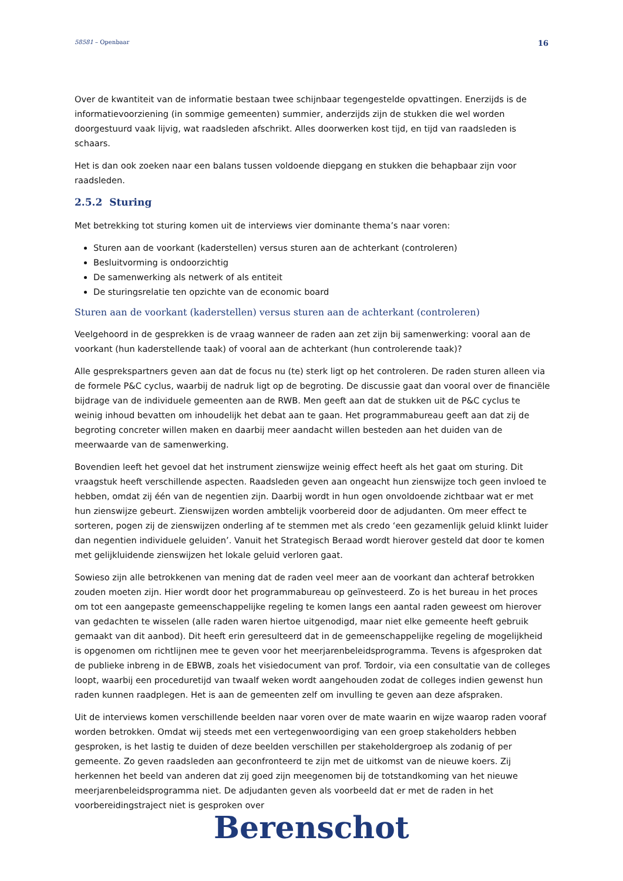58581 – Openbaar 16
Over de kwantiteit van de informatie bestaan twee schijnbaar tegengestelde opvattingen. Enerzijds is de informatievoorziening (in sommige gemeenten) summier, anderzijds zijn de stukken die wel worden doorgestuurd vaak lijvig, wat raadsleden afschrikt. Alles doorwerken kost tijd, en tijd van raadsleden is schaars.
Het is dan ook zoeken naar een balans tussen voldoende diepgang en stukken die behapbaar zijn voor raadsleden.
2.5.2 Sturing
Met betrekking tot sturing komen uit de interviews vier dominante thema’s naar voren:
Sturen aan de voorkant (kaderstellen) versus sturen aan de achterkant (controleren)
Besluitvorming is ondoorzichtig
De samenwerking als netwerk of als entiteit
De sturingsrelatie ten opzichte van de economic board
Sturen aan de voorkant (kaderstellen) versus sturen aan de achterkant (controleren)
Veelgehoord in de gesprekken is de vraag wanneer de raden aan zet zijn bij samenwerking: vooral aan de voorkant (hun kaderstellende taak) of vooral aan de achterkant (hun controlerende taak)?
Alle gesprekspartners geven aan dat de focus nu (te) sterk ligt op het controleren. De raden sturen alleen via de formele P&C cyclus, waarbij de nadruk ligt op de begroting. De discussie gaat dan vooral over de financiële bijdrage van de individuele gemeenten aan de RWB. Men geeft aan dat de stukken uit de P&C cyclus te weinig inhoud bevatten om inhoudelijk het debat aan te gaan. Het programmabureau geeft aan dat zij de begroting concreter willen maken en daarbij meer aandacht willen besteden aan het duiden van de meerwaarde van de samenwerking.
Bovendien leeft het gevoel dat het instrument zienswijze weinig effect heeft als het gaat om sturing. Dit vraagstuk heeft verschillende aspecten. Raadsleden geven aan ongeacht hun zienswijze toch geen invloed te hebben, omdat zij één van de negentien zijn. Daarbij wordt in hun ogen onvoldoende zichtbaar wat er met hun zienswijze gebeurt. Zienswijzen worden ambtelijk voorbereid door de adjudanten. Om meer effect te sorteren, pogen zij de zienswijzen onderling af te stemmen met als credo ‘een gezamenlijk geluid klinkt luider dan negentien individuele geluiden’. Vanuit het Strategisch Beraad wordt hierover gesteld dat door te komen met gelijkluidende zienswijzen het lokale geluid verloren gaat.
Sowieso zijn alle betrokkenen van mening dat de raden veel meer aan de voorkant dan achteraf betrokken zouden moeten zijn. Hier wordt door het programmabureau op geïnvesteerd. Zo is het bureau in het proces om tot een aangepaste gemeenschappelijke regeling te komen langs een aantal raden geweest om hierover van gedachten te wisselen (alle raden waren hiertoe uitgenodigd, maar niet elke gemeente heeft gebruik gemaakt van dit aanbod). Dit heeft erin geresulteerd dat in de gemeenschappelijke regeling de mogelijkheid is opgenomen om richtlijnen mee te geven voor het meerjarenbeleidsprogramma. Tevens is afgesproken dat de publieke inbreng in de EBWB, zoals het visiedocument van prof. Tordoir, via een consultatie van de colleges loopt, waarbij een proceduretijd van twaalf weken wordt aangehouden zodat de colleges indien gewenst hun raden kunnen raadplegen. Het is aan de gemeenten zelf om invulling te geven aan deze afspraken.
Uit de interviews komen verschillende beelden naar voren over de mate waarin en wijze waarop raden vooraf worden betrokken. Omdat wij steeds met een vertegenwoordiging van een groep stakeholders hebben gesproken, is het lastig te duiden of deze beelden verschillen per stakeholdergroep als zodanig of per gemeente. Zo geven raadsleden aan geconfronteerd te zijn met de uitkomst van de nieuwe koers. Zij herkennen het beeld van anderen dat zij goed zijn meegenomen bij de totstandkoming van het nieuwe meerjarenbeleidsprogramma niet. De adjudanten geven als voorbeeld dat er met de raden in het voorbereidingstraject niet is gesproken over
Berenschot